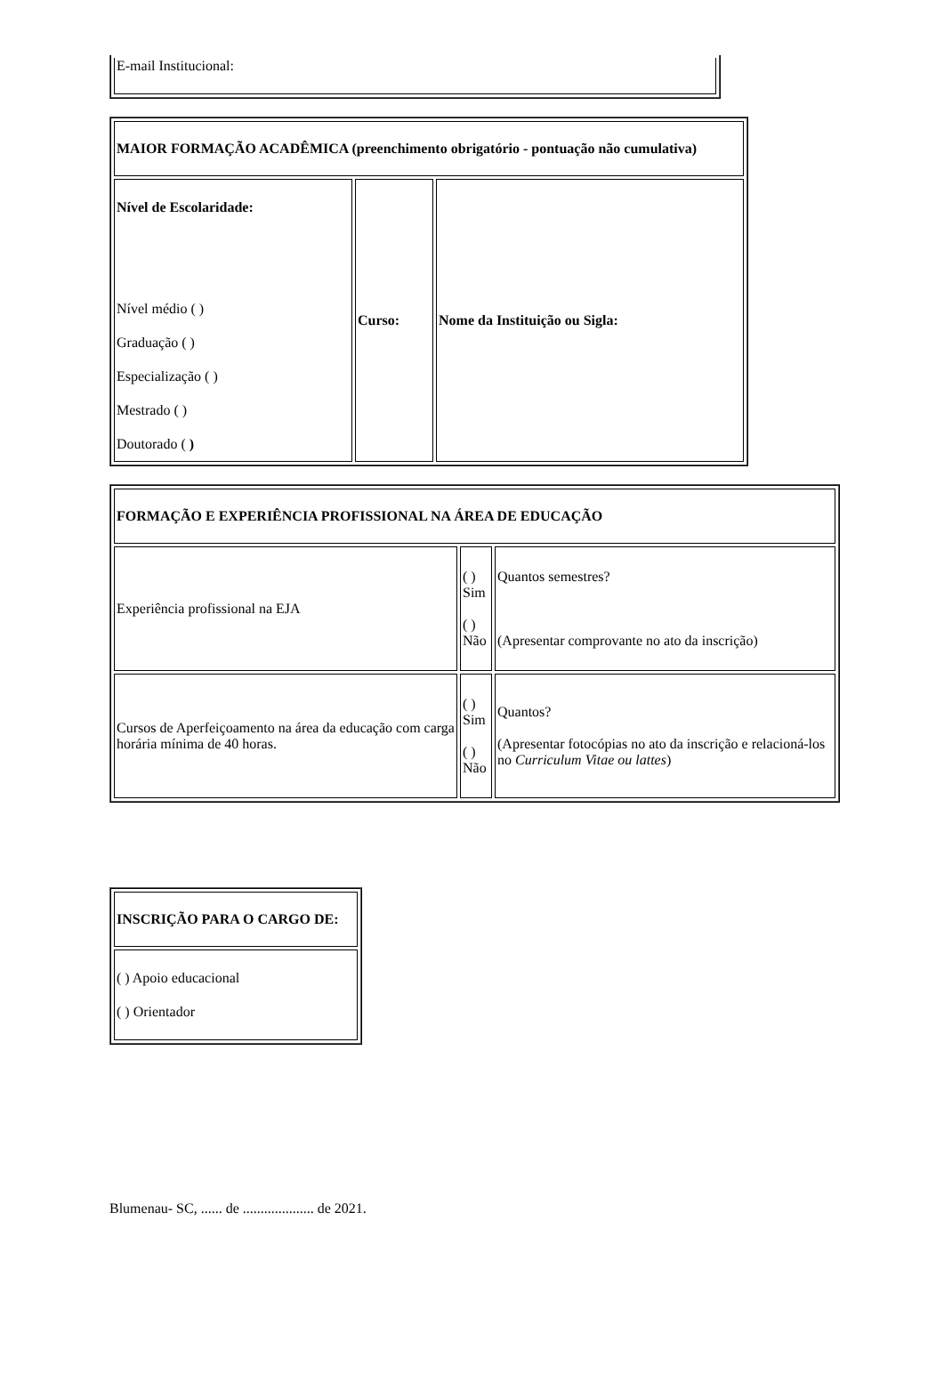| E-mail Institucional: |
| MAIOR FORMAÇÃO ACADÊMICA (preenchimento obrigatório - pontuação não cumulativa) | | |
| Nível de Escolaridade: Nível médio ( ) Graduação ( ) Especialização ( ) Mestrado ( ) Doutorado ( ) | Curso: | Nome da Instituição ou Sigla: |
| FORMAÇÃO E EXPERIÊNCIA PROFISSIONAL NA ÁREA DE EDUCAÇÃO | | |
| Experiência profissional na EJA | ( ) Sim ( ) Não | Quantos semestres? (Apresentar comprovante no ato da inscrição) |
| Cursos de Aperfeiçoamento na área da educação com carga horária mínima de 40 horas. | ( ) Sim ( ) Não | Quantos? (Apresentar fotocópias no ato da inscrição e relacioná-los no Curriculum Vitae ou lattes ) |
| INSCRIÇÃO PARA O CARGO DE: |
| ( ) Apoio educacional ( ) Orientador |
Blumenau- SC, ...... de .................... de 2021.